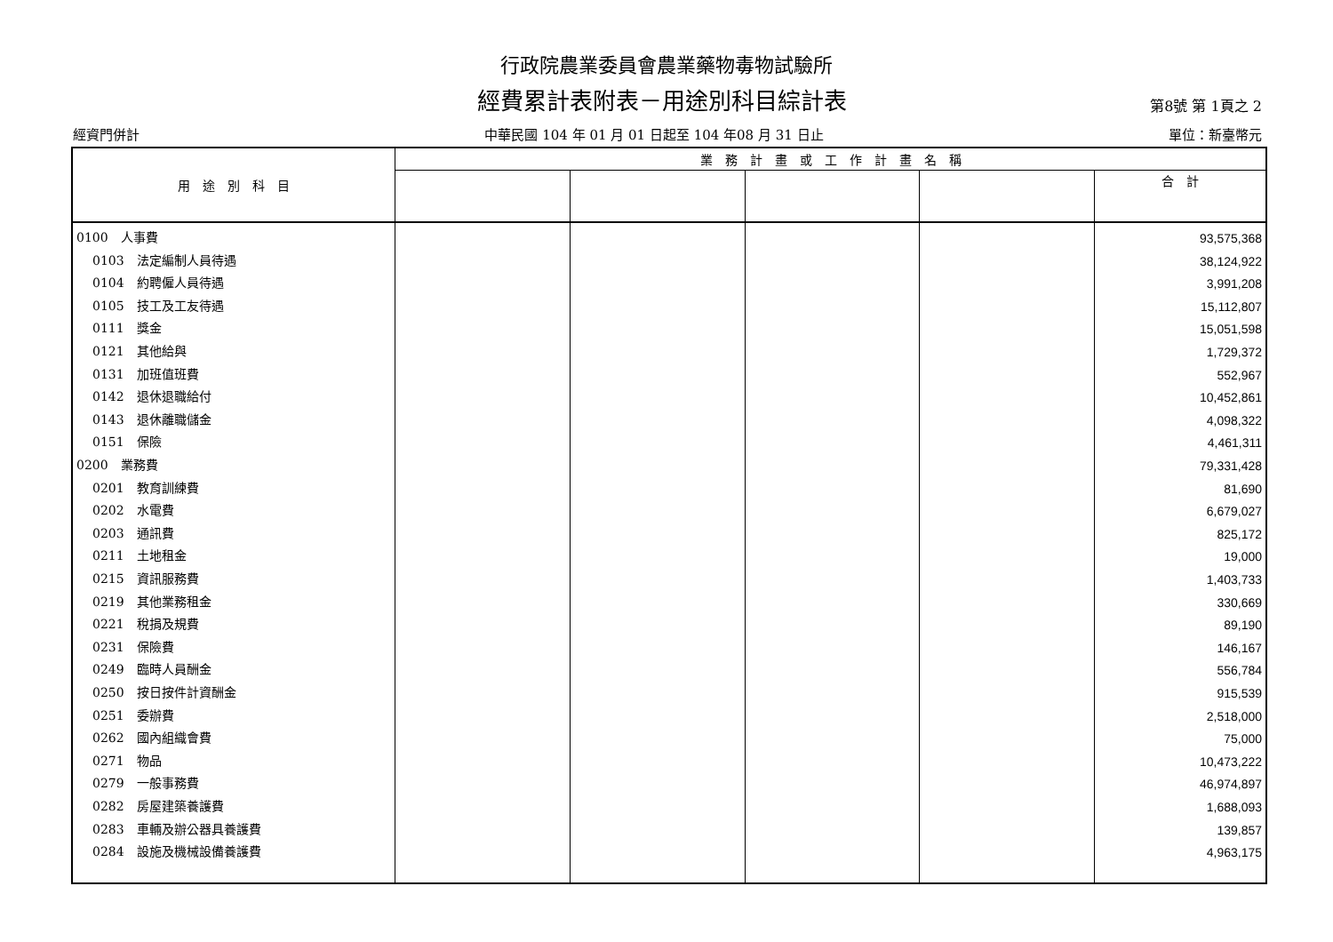行政院農業委員會農業藥物毒物試驗所
經費累計表附表－用途別科目綜計表
第8號 第 1頁之 2
經資門併計 中華民國 104 年 01 月 01 日起至 104 年08 月 31 日止 單位：新臺幣元
| 用 途 別 科 目 | 業 務 計 畫 或 工 作 計 畫 名 稱 | | | | |
| --- | --- | --- | --- | --- | --- |
| | | | | | 合 計 |
| 0100 人事費 | | | | | 93,575,368 |
| 0103 法定編制人員待遇 | | | | | 38,124,922 |
| 0104 約聘僱人員待遇 | | | | | 3,991,208 |
| 0105 技工及工友待遇 | | | | | 15,112,807 |
| 0111 獎金 | | | | | 15,051,598 |
| 0121 其他給與 | | | | | 1,729,372 |
| 0131 加班值班費 | | | | | 552,967 |
| 0142 退休退職給付 | | | | | 10,452,861 |
| 0143 退休離職儲金 | | | | | 4,098,322 |
| 0151 保險 | | | | | 4,461,311 |
| 0200 業務費 | | | | | 79,331,428 |
| 0201 教育訓練費 | | | | | 81,690 |
| 0202 水電費 | | | | | 6,679,027 |
| 0203 通訊費 | | | | | 825,172 |
| 0211 土地租金 | | | | | 19,000 |
| 0215 資訊服務費 | | | | | 1,403,733 |
| 0219 其他業務租金 | | | | | 330,669 |
| 0221 稅捐及規費 | | | | | 89,190 |
| 0231 保險費 | | | | | 146,167 |
| 0249 臨時人員酬金 | | | | | 556,784 |
| 0250 按日按件計資酬金 | | | | | 915,539 |
| 0251 委辦費 | | | | | 2,518,000 |
| 0262 國內組織會費 | | | | | 75,000 |
| 0271 物品 | | | | | 10,473,222 |
| 0279 一般事務費 | | | | | 46,974,897 |
| 0282 房屋建築養護費 | | | | | 1,688,093 |
| 0283 車輛及辦公器具養護費 | | | | | 139,857 |
| 0284 設施及機械設備養護費 | | | | | 4,963,175 |